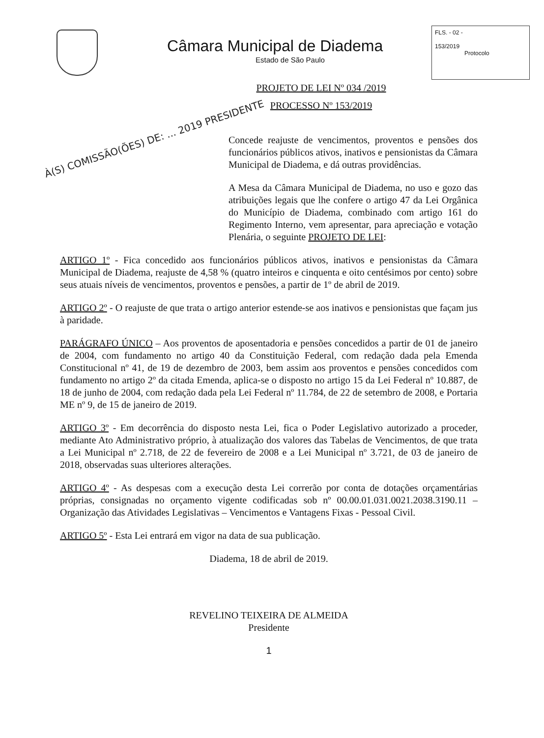Câmara Municipal de Diadema
Estado de São Paulo
FLS. - 02 -
153/2019
Protocolo
PROJETO DE LEI Nº 034 /2019
PROCESSO Nº 153/2019
À(S) COMISSÃO(ÕES) DE: ... 2019 PRESIDENTE
Concede reajuste de vencimentos, proventos e pensões dos funcionários públicos ativos, inativos e pensionistas da Câmara Municipal de Diadema, e dá outras providências.
A Mesa da Câmara Municipal de Diadema, no uso e gozo das atribuições legais que lhe confere o artigo 47 da Lei Orgânica do Município de Diadema, combinado com artigo 161 do Regimento Interno, vem apresentar, para apreciação e votação Plenária, o seguinte PROJETO DE LEI:
ARTIGO 1º - Fica concedido aos funcionários públicos ativos, inativos e pensionistas da Câmara Municipal de Diadema, reajuste de 4,58 % (quatro inteiros e cinquenta e oito centésimos por cento) sobre seus atuais níveis de vencimentos, proventos e pensões, a partir de 1º de abril de 2019.
ARTIGO 2º - O reajuste de que trata o artigo anterior estende-se aos inativos e pensionistas que façam jus à paridade.
PARÁGRAFO ÚNICO – Aos proventos de aposentadoria e pensões concedidos a partir de 01 de janeiro de 2004, com fundamento no artigo 40 da Constituição Federal, com redação dada pela Emenda Constitucional nº 41, de 19 de dezembro de 2003, bem assim aos proventos e pensões concedidos com fundamento no artigo 2º da citada Emenda, aplica-se o disposto no artigo 15 da Lei Federal nº 10.887, de 18 de junho de 2004, com redação dada pela Lei Federal nº 11.784, de 22 de setembro de 2008, e Portaria ME nº 9, de 15 de janeiro de 2019.
ARTIGO 3º - Em decorrência do disposto nesta Lei, fica o Poder Legislativo autorizado a proceder, mediante Ato Administrativo próprio, à atualização dos valores das Tabelas de Vencimentos, de que trata a Lei Municipal nº 2.718, de 22 de fevereiro de 2008 e a Lei Municipal nº 3.721, de 03 de janeiro de 2018, observadas suas ulteriores alterações.
ARTIGO 4º - As despesas com a execução desta Lei correrão por conta de dotações orçamentárias próprias, consignadas no orçamento vigente codificadas sob nº 00.00.01.031.0021.2038.3190.11 – Organização das Atividades Legislativas – Vencimentos e Vantagens Fixas - Pessoal Civil.
ARTIGO 5º - Esta Lei entrará em vigor na data de sua publicação.
Diadema, 18 de abril de 2019.
REVELINO TEIXEIRA DE ALMEIDA
Presidente
1